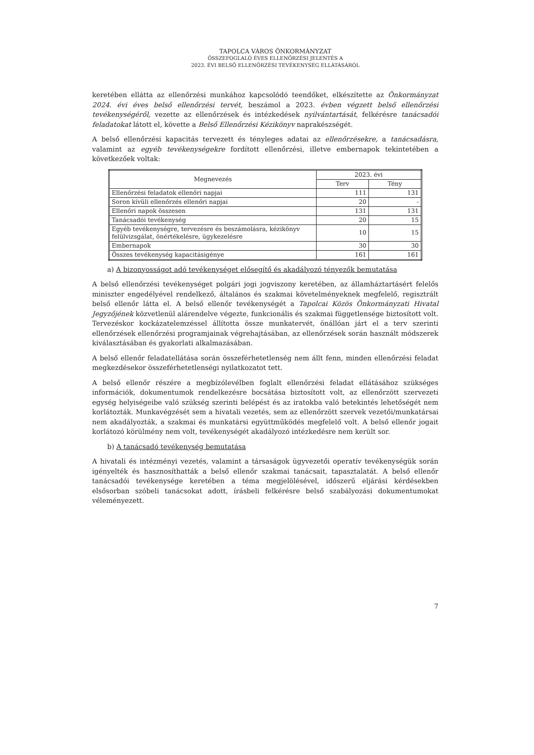TAPOLCA VÁROS ÖNKORMÁNYZAT
ÖSSZEFOGLALÓ ÉVES ELLENŐRZÉSI JELENTÉS A
2023. ÉVI BELSŐ ELLENŐRZÉSI TEVÉKENYSÉG ELLÁTÁSÁRÓL
keretében ellátta az ellenőrzési munkához kapcsolódó teendőket, elkészítette az Önkormányzat 2024. évi éves belső ellenőrzési tervét, beszámol a 2023. évben végzett belső ellenőrzési tevékenységéről, vezette az ellenőrzések és intézkedések nyilvántartását, felkérésre tanácsadói feladatokat látott el, követte a Belső Ellenőrzési Kézikönyv naprakészségét.
A belső ellenőrzési kapacitás tervezett és tényleges adatai az ellenőrzésekre, a tanácsadásra, valamint az egyéb tevékenységekre fordított ellenőrzési, illetve embernapok tekintetében a következőek voltak:
| Megnevezés | 2023. évi | |
| --- | --- | --- |
| | Terv | Tény |
| Ellenőrzési feladatok ellenőri napjai | 111 | 131 |
| Soron kívüli ellenőrzés ellenőri napjai | 20 | - |
| Ellenőri napok összesen | 131 | 131 |
| Tanácsadói tevékenység | 20 | 15 |
| Egyéb tevékenységre, tervezésre és beszámolásra, kézikönyv felülvizsgálat, önértékelésre, ügykezelésre | 10 | 15 |
| Embernapok | 30 | 30 |
| Összes tevékenység kapacitásigénye | 161 | 161 |
a) A bizonyosságot adó tevékenységet elősegítő és akadályozó tényezők bemutatása
A belső ellenőrzési tevékenységet polgári jogi jogviszony keretében, az államháztartásért felelős miniszter engedélyével rendelkező, általános és szakmai követelményeknek megfelelő, regisztrált belső ellenőr látta el. A belső ellenőr tevékenységét a Tapolcai Közös Önkormányzati Hivatal Jegyzőjének közvetlenül alárendelve végezte, funkcionális és szakmai függetlensége biztosított volt. Tervezéskor kockázatelemzéssel állította össze munkatervét, önállóan járt el a terv szerinti ellenőrzések ellenőrzési programjainak végrehajtásában, az ellenőrzések során használt módszerek kiválasztásában és gyakorlati alkalmazásában.
A belső ellenőr feladatellátása során összeférhetetlenség nem állt fenn, minden ellenőrzési feladat megkezdésekor összeférhetetlenségi nyilatkozatot tett.
A belső ellenőr részére a megbízólevélben foglalt ellenőrzési feladat ellátásához szükséges információk, dokumentumok rendelkezésre bocsátása biztosított volt, az ellenőrzött szervezeti egység helyiségeibe való szükség szerinti belépést és az iratokba való betekintés lehetőségét nem korlátozták. Munkavégzését sem a hivatali vezetés, sem az ellenőrzött szervek vezetői/munkatársai nem akadályozták, a szakmai és munkatársi együttműködés megfelelő volt. A belső ellenőr jogait korlátozó körülmény nem volt, tevékenységét akadályozó intézkedésre nem került sor.
b) A tanácsadó tevékenység bemutatása
A hivatali és intézményi vezetés, valamint a társaságok ügyvezetői operatív tevékenységük során igényelték és hasznosíthatták a belső ellenőr szakmai tanácsait, tapasztalatát. A belső ellenőr tanácsadói tevékenysége keretében a téma megjelölésével, időszerű eljárási kérdésekben elsősorban szóbeli tanácsokat adott, írásbeli felkérésre belső szabályozási dokumentumokat véleményezett.
7